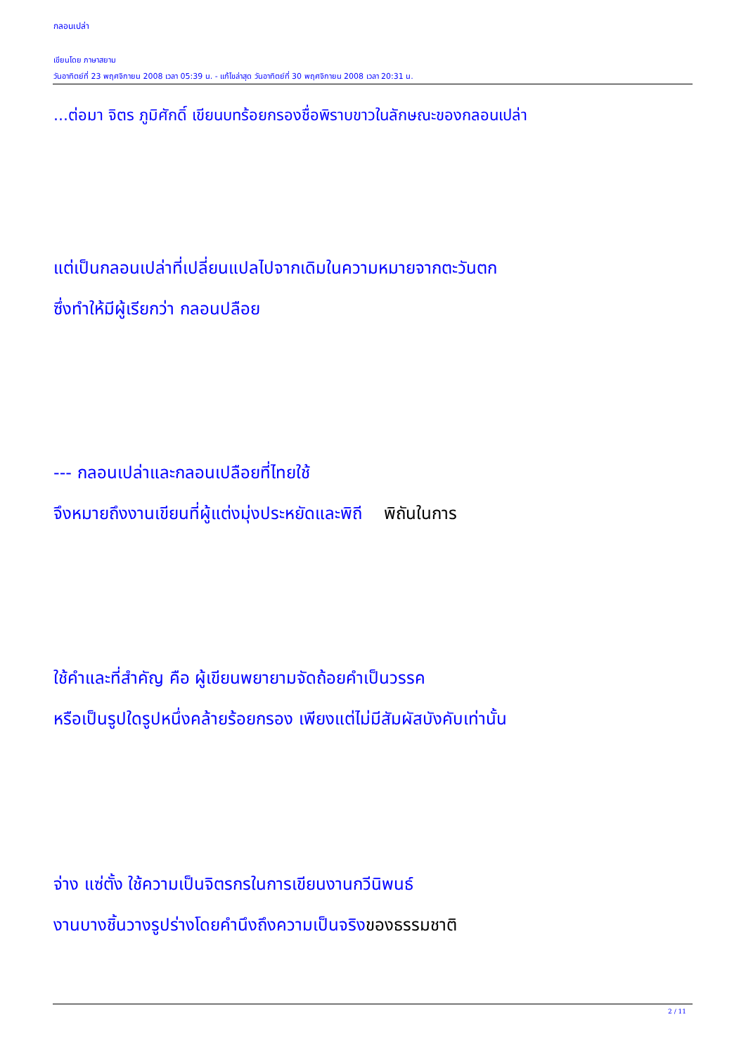กลอนเปล่า
เขียนโดย ภาษาสยาม
วันอาทิตย์ที่ 23 พฤศจิกายน 2008 เวลา 05:39 น. - แก้ไขล่าสุด วันอาทิตย์ที่ 30 พฤศจิกายน 2008 เวลา 20:31 น.
...ต่อมา จิตร ภูมิศักดิ์ เขียนบทร้อยกรองชื่อพิราบขาวในลักษณะของกลอนเปล่า
แต่เป็นกลอนเปล่าที่เปลี่ยนแปลไปจากเดิมในความหมายจากตะวันตก
ซึ่งทำให้มีผู้เรียกว่า กลอนปลือย
--- กลอนเปล่าและกลอนเปลือยที่ไทยใช้
จึงหมายถึงงานเขียนที่ผู้แต่งมุ่งประหยัดและพิถี พิถันในการ
ใช้คำและที่สำคัญ คือ ผู้เขียนพยายามจัดถ้อยคำเป็นวรรค
หรือเป็นรูปใดรูปหนึ่งคล้ายร้อยกรอง เพียงแต่ไม่มีสัมผัสบังคับเท่านั้น
จ่าง แซ่ตั้ง ใช้ความเป็นจิตรกรในการเขียนงานกวีนิพนธ์
งานบางชิ้นวางรูปร่างโดยคำนึงถึงความเป็นจริงของธรรมชาติ
2 / 11